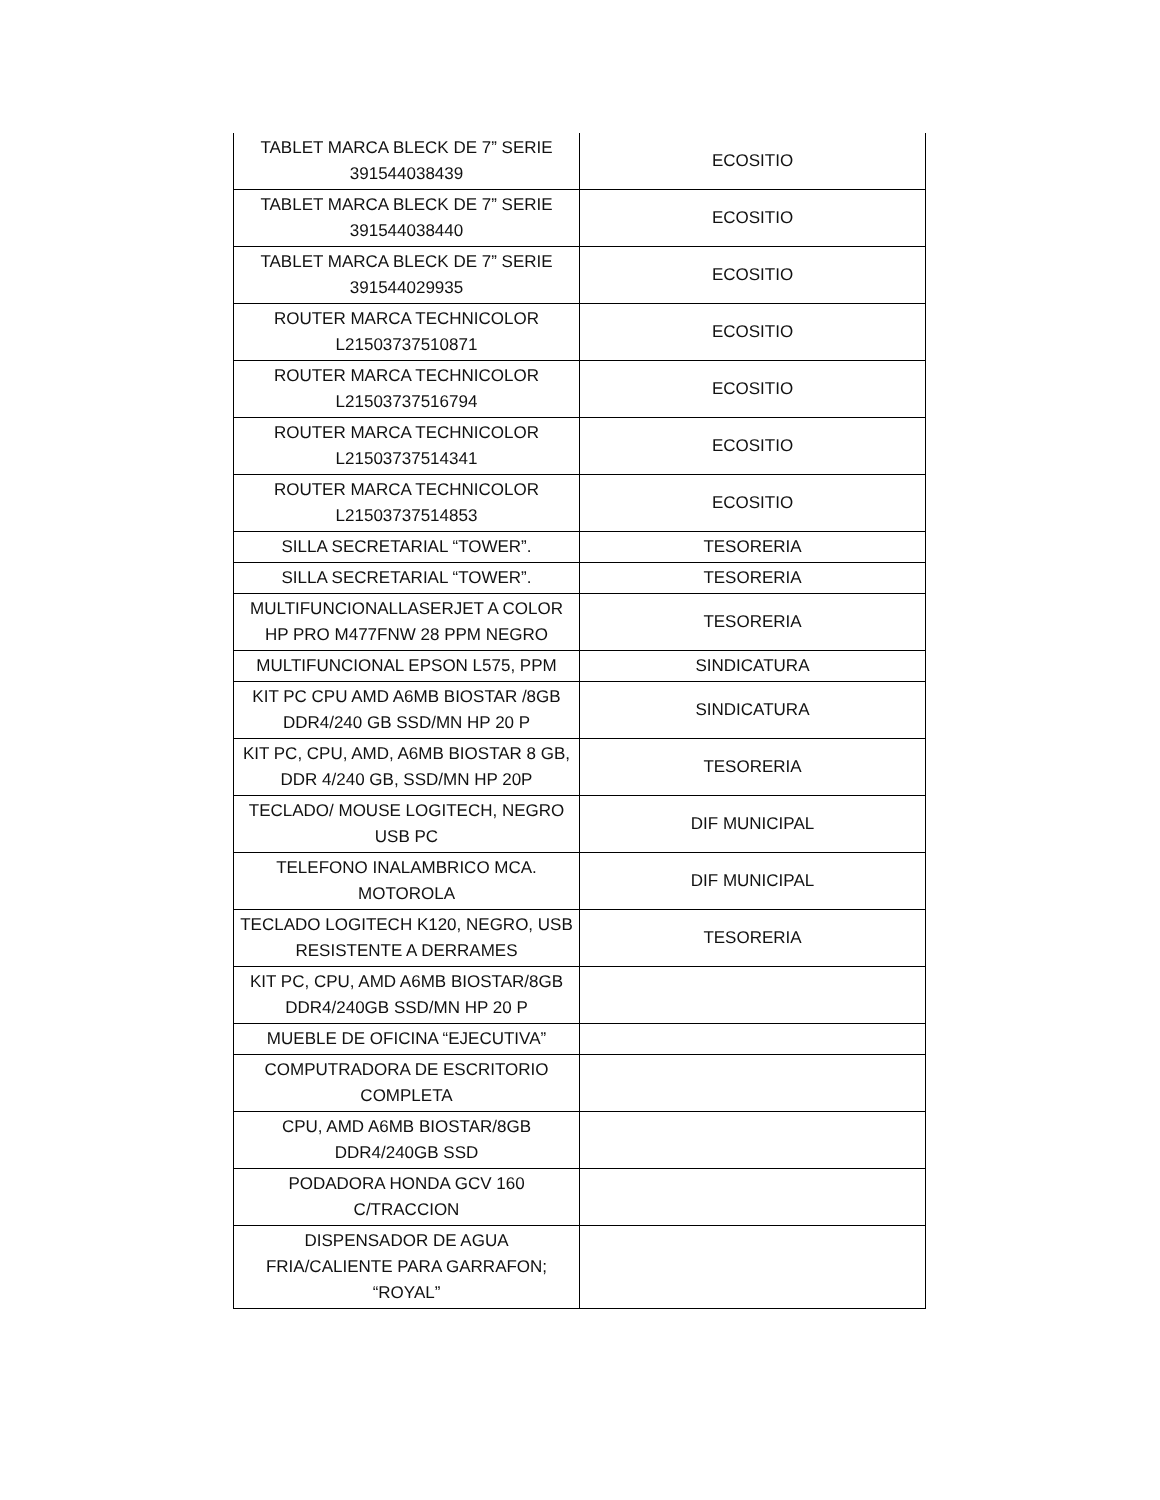| TABLET MARCA BLECK DE 7” SERIE 391544038439 | ECOSITIO |
| TABLET MARCA BLECK DE 7” SERIE 391544038440 | ECOSITIO |
| TABLET MARCA BLECK DE 7” SERIE 391544029935 | ECOSITIO |
| ROUTER MARCA TECHNICOLOR L21503737510871 | ECOSITIO |
| ROUTER MARCA TECHNICOLOR L21503737516794 | ECOSITIO |
| ROUTER MARCA TECHNICOLOR L21503737514341 | ECOSITIO |
| ROUTER MARCA TECHNICOLOR L21503737514853 | ECOSITIO |
| SILLA SECRETARIAL “TOWER”. | TESORERIA |
| SILLA SECRETARIAL “TOWER”. | TESORERIA |
| MULTIFUNCIONALLASERJET A COLOR HP PRO M477FNW 28 PPM NEGRO | TESORERIA |
| MULTIFUNCIONAL EPSON L575, PPM | SINDICATURA |
| KIT PC CPU AMD A6MB BIOSTAR /8GB DDR4/240 GB SSD/MN HP 20 P | SINDICATURA |
| KIT PC, CPU, AMD, A6MB BIOSTAR 8 GB, DDR 4/240 GB, SSD/MN HP 20P | TESORERIA |
| TECLADO/ MOUSE LOGITECH, NEGRO USB PC | DIF MUNICIPAL |
| TELEFONO INALAMBRICO MCA. MOTOROLA | DIF MUNICIPAL |
| TECLADO LOGITECH K120, NEGRO, USB RESISTENTE A DERRAMES | TESORERIA |
| KIT PC, CPU, AMD A6MB BIOSTAR/8GB DDR4/240GB SSD/MN HP 20 P | |
| MUEBLE DE OFICINA “EJECUTIVA” | |
| COMPUTRADORA DE ESCRITORIO COMPLETA | |
| CPU, AMD A6MB BIOSTAR/8GB DDR4/240GB SSD | |
| PODADORA HONDA GCV 160 C/TRACCION | |
| DISPENSADOR DE AGUA FRIA/CALIENTE PARA GARRAFON; “ROYAL” | |